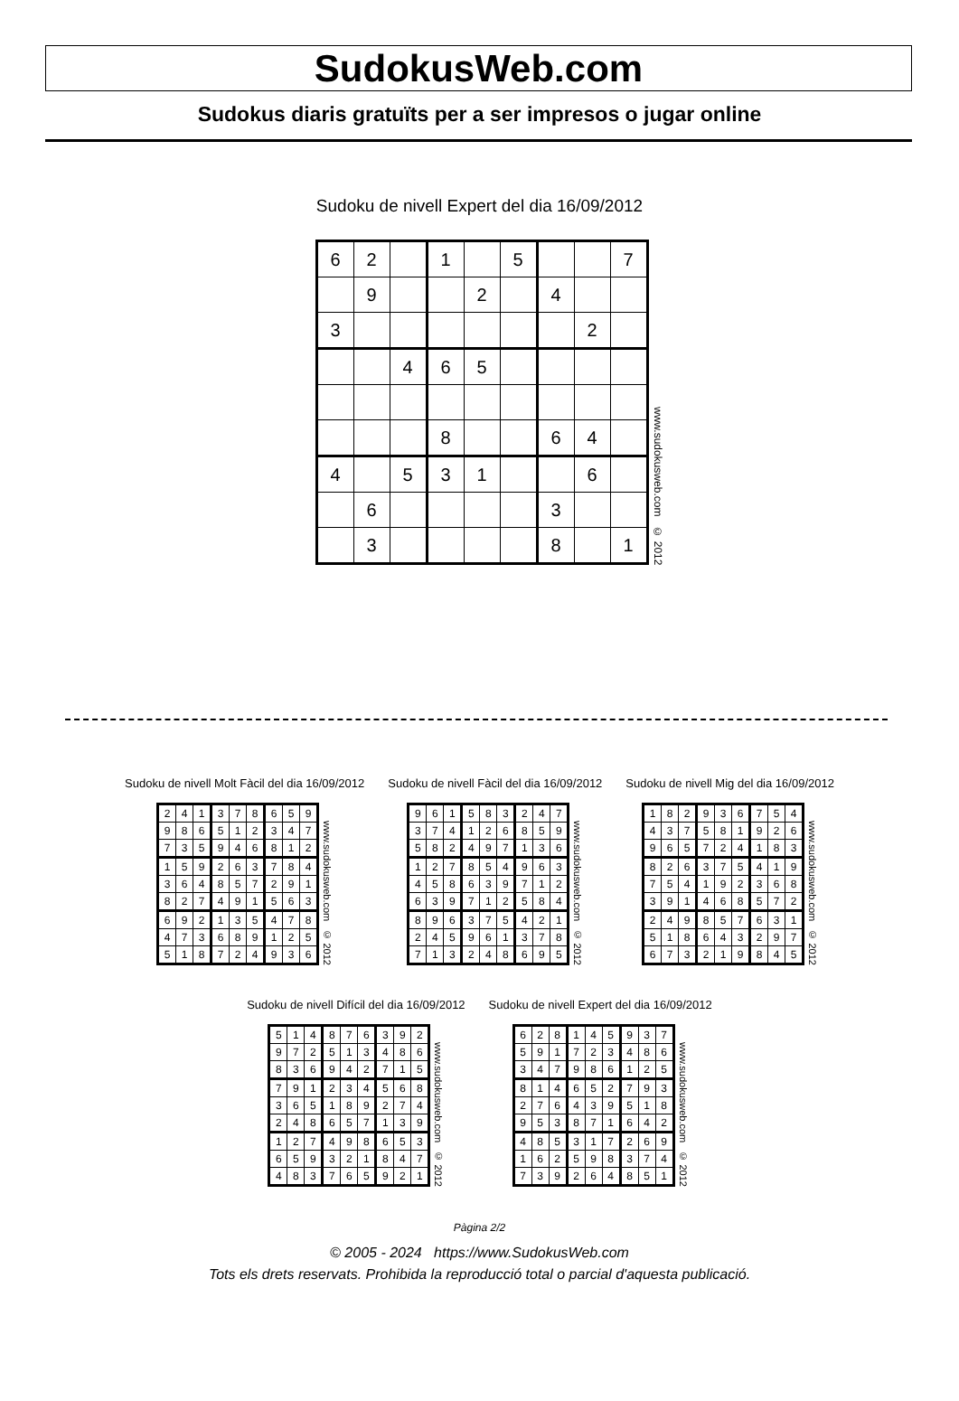SudokusWeb.com
Sudokus diaris gratuïts per a ser impresos o jugar online
Sudoku de nivell Expert del dia 16/09/2012
| 6 | 2 | | 1 | | 5 | | | 7 |
| | 9 | | | 2 | | 4 | | |
| 3 | | | | | | | 2 | |
| | | 4 | 6 | 5 | | | | |
| | | | 8 | | | 6 | 4 | |
| 4 | | 5 | 3 | 1 | | | 6 | |
| | 6 | | | | | 3 | | |
| | 3 | | | | | 8 | | 1 |
www.sudokusweb.com © 2012
Sudoku de nivell Molt Fàcil del dia 16/09/2012
| 2 | 4 | 1 | 3 | 7 | 8 | 6 | 5 | 9 |
| 9 | 8 | 6 | 5 | 1 | 2 | 3 | 4 | 7 |
| 7 | 3 | 5 | 9 | 4 | 6 | 8 | 1 | 2 |
| 1 | 5 | 9 | 2 | 6 | 3 | 7 | 8 | 4 |
| 3 | 6 | 4 | 8 | 5 | 7 | 2 | 9 | 1 |
| 8 | 2 | 7 | 4 | 9 | 1 | 5 | 6 | 3 |
| 6 | 9 | 2 | 1 | 3 | 5 | 4 | 7 | 8 |
| 4 | 7 | 3 | 6 | 8 | 9 | 1 | 2 | 5 |
| 5 | 1 | 8 | 7 | 2 | 4 | 9 | 3 | 6 |
www.sudokusweb.com © 2012
Sudoku de nivell Fàcil del dia 16/09/2012
| 9 | 6 | 1 | 5 | 8 | 3 | 2 | 4 | 7 |
| 3 | 7 | 4 | 1 | 2 | 6 | 8 | 5 | 9 |
| 5 | 8 | 2 | 4 | 9 | 7 | 1 | 3 | 6 |
| 1 | 2 | 7 | 8 | 5 | 4 | 9 | 6 | 3 |
| 4 | 5 | 8 | 6 | 3 | 9 | 7 | 1 | 2 |
| 6 | 3 | 9 | 7 | 1 | 2 | 5 | 8 | 4 |
| 8 | 9 | 6 | 3 | 7 | 5 | 4 | 2 | 1 |
| 2 | 4 | 5 | 9 | 6 | 1 | 3 | 7 | 8 |
| 7 | 1 | 3 | 2 | 4 | 8 | 6 | 9 | 5 |
www.sudokusweb.com © 2012
Sudoku de nivell Mig del dia 16/09/2012
| 1 | 8 | 2 | 9 | 3 | 6 | 7 | 5 | 4 |
| 4 | 3 | 7 | 5 | 8 | 1 | 9 | 2 | 6 |
| 9 | 6 | 5 | 7 | 2 | 4 | 1 | 8 | 3 |
| 8 | 2 | 6 | 3 | 7 | 5 | 4 | 1 | 9 |
| 7 | 5 | 4 | 1 | 9 | 2 | 3 | 6 | 8 |
| 3 | 9 | 1 | 4 | 6 | 8 | 5 | 7 | 2 |
| 2 | 4 | 9 | 8 | 5 | 7 | 6 | 3 | 1 |
| 5 | 1 | 8 | 6 | 4 | 3 | 2 | 9 | 7 |
| 6 | 7 | 3 | 2 | 1 | 9 | 8 | 4 | 5 |
www.sudokusweb.com © 2012
Sudoku de nivell Difícil del dia 16/09/2012
| 5 | 1 | 4 | 8 | 7 | 6 | 3 | 9 | 2 |
| 9 | 7 | 2 | 5 | 1 | 3 | 4 | 8 | 6 |
| 8 | 3 | 6 | 9 | 4 | 2 | 7 | 1 | 5 |
| 7 | 9 | 1 | 2 | 3 | 4 | 5 | 6 | 8 |
| 3 | 6 | 5 | 1 | 8 | 9 | 2 | 7 | 4 |
| 2 | 4 | 8 | 6 | 5 | 7 | 1 | 3 | 9 |
| 1 | 2 | 7 | 4 | 9 | 8 | 6 | 5 | 3 |
| 6 | 5 | 9 | 3 | 2 | 1 | 8 | 4 | 7 |
| 4 | 8 | 3 | 7 | 6 | 5 | 9 | 2 | 1 |
www.sudokusweb.com © 2012
Sudoku de nivell Expert del dia 16/09/2012
| 6 | 2 | 8 | 1 | 4 | 5 | 9 | 3 | 7 |
| 5 | 9 | 1 | 7 | 2 | 3 | 4 | 8 | 6 |
| 3 | 4 | 7 | 9 | 8 | 6 | 1 | 2 | 5 |
| 8 | 1 | 4 | 6 | 5 | 2 | 7 | 9 | 3 |
| 2 | 7 | 6 | 4 | 3 | 9 | 5 | 1 | 8 |
| 9 | 5 | 3 | 8 | 7 | 1 | 6 | 4 | 2 |
| 4 | 8 | 5 | 3 | 1 | 7 | 2 | 6 | 9 |
| 1 | 6 | 2 | 5 | 9 | 8 | 3 | 7 | 4 |
| 7 | 3 | 9 | 2 | 6 | 4 | 8 | 5 | 1 |
www.sudokusweb.com © 2012
Pàgina 2/2
© 2005 - 2024 https://www.SudokusWeb.com
Tots els drets reservats. Prohibida la reproducció total o parcial d'aquesta publicació.